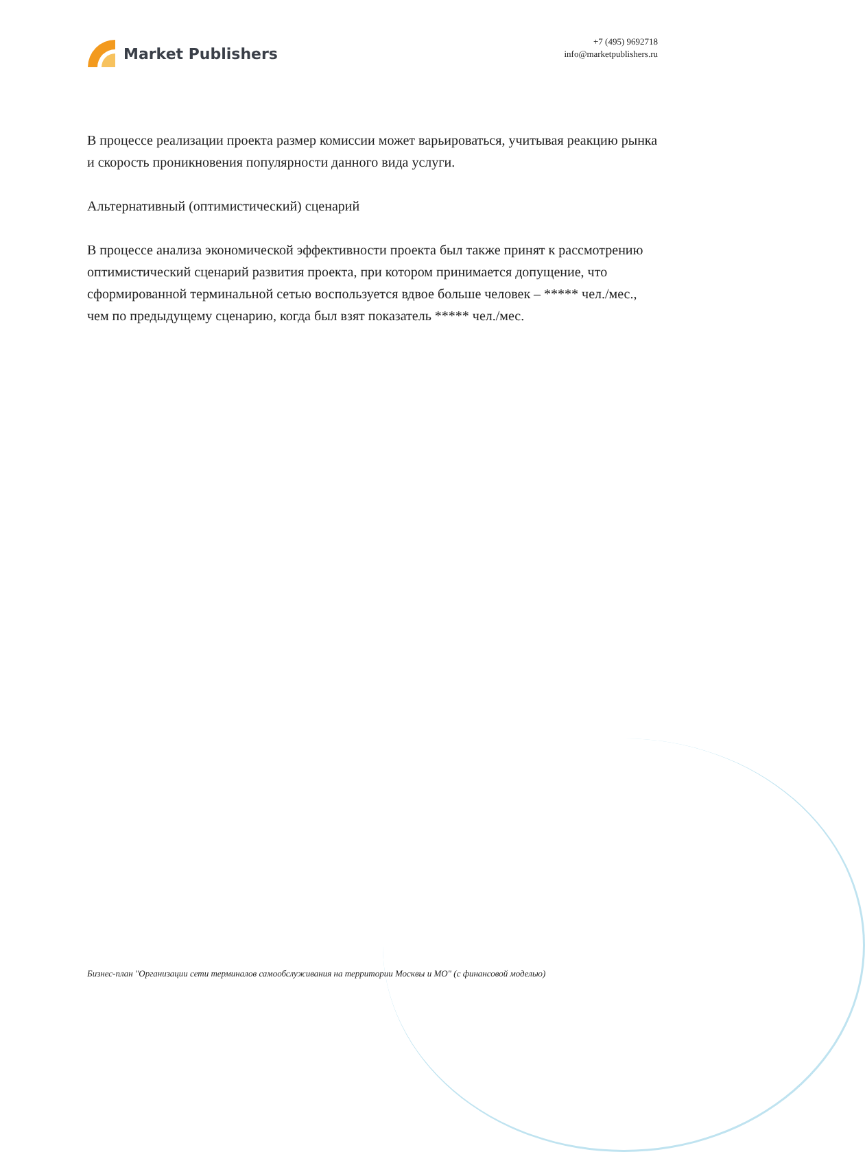Market Publishers
+7 (495) 9692718
info@marketpublishers.ru
В процессе реализации проекта размер комиссии может варьироваться, учитывая реакцию рынка и скорость проникновения популярности данного вида услуги.
Альтернативный (оптимистический) сценарий
В процессе анализа экономической эффективности проекта был также принят к рассмотрению оптимистический сценарий развития проекта, при котором принимается допущение, что сформированной терминальной сетью воспользуется вдвое больше человек – ***** чел./мес., чем по предыдущему сценарию, когда был взят показатель ***** чел./мес.
Бизнес-план "Организации сети терминалов самообслуживания на территории Москвы и МО" (с финансовой моделью)